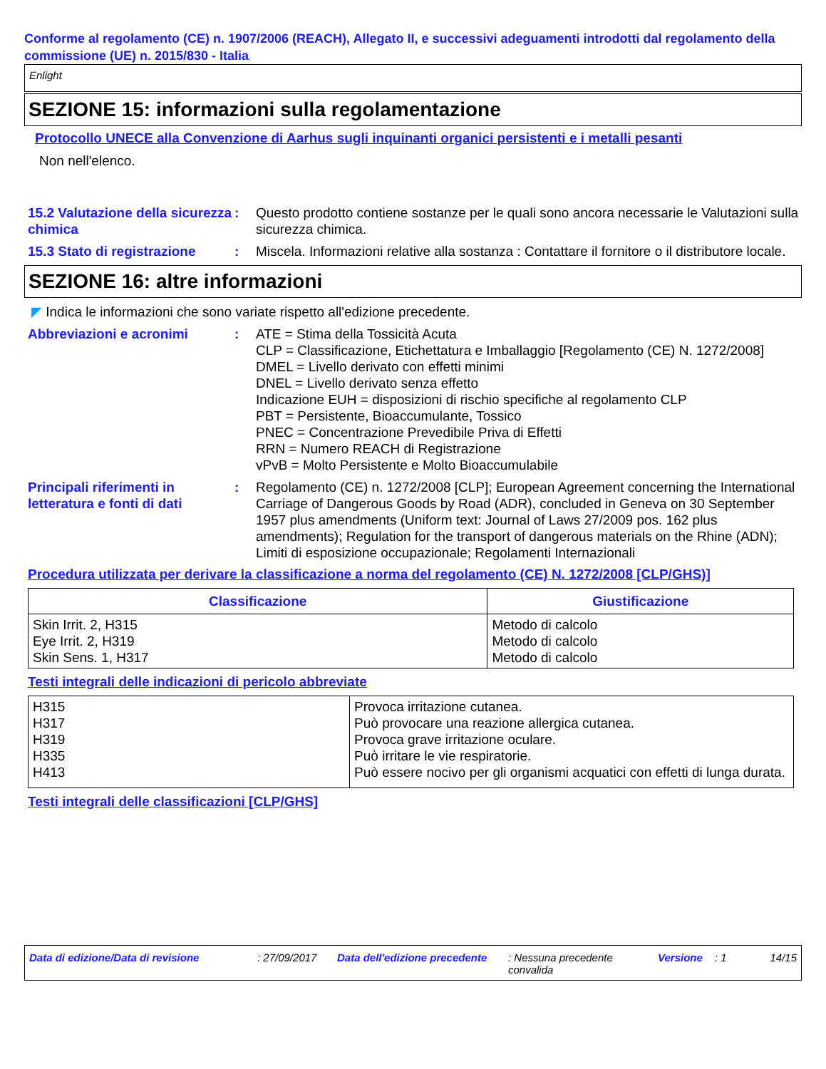Conforme al regolamento (CE) n. 1907/2006 (REACH), Allegato II, e successivi adeguamenti introdotti dal regolamento della commissione (UE) n. 2015/830 - Italia
Enlight
SEZIONE 15: informazioni sulla regolamentazione
Protocollo UNECE alla Convenzione di Aarhus sugli inquinanti organici persistenti e i metalli pesanti
Non nell'elenco.
15.2 Valutazione della sicurezza chimica
: Questo prodotto contiene sostanze per le quali sono ancora necessarie le Valutazioni sulla sicurezza chimica.
15.3 Stato di registrazione
: Miscela. Informazioni relative alla sostanza : Contattare il fornitore o il distributore locale.
SEZIONE 16: altre informazioni
◤ Indica le informazioni che sono variate rispetto all'edizione precedente.
Abbreviazioni e acronimi : ATE = Stima della Tossicità Acuta
CLP = Classificazione, Etichettatura e Imballaggio [Regolamento (CE) N. 1272/2008]
DMEL = Livello derivato con effetti minimi
DNEL = Livello derivato senza effetto
Indicazione EUH = disposizioni di rischio specifiche al regolamento CLP
PBT = Persistente, Bioaccumulante, Tossico
PNEC = Concentrazione Prevedibile Priva di Effetti
RRN = Numero REACH di Registrazione
vPvB = Molto Persistente e Molto Bioaccumulabile
Principali riferimenti in letteratura e fonti di dati
: Regolamento (CE) n. 1272/2008 [CLP]; European Agreement concerning the International Carriage of Dangerous Goods by Road (ADR), concluded in Geneva on 30 September 1957 plus amendments (Uniform text: Journal of Laws 27/2009 pos. 162 plus amendments); Regulation for the transport of dangerous materials on the Rhine (ADN); Limiti di esposizione occupazionale; Regolamenti Internazionali
Procedura utilizzata per derivare la classificazione a norma del regolamento (CE) N. 1272/2008 [CLP/GHS)]
| Classificazione | Giustificazione |
| --- | --- |
| Skin Irrit. 2, H315 Eye Irrit. 2, H319 Skin Sens. 1, H317 | Metodo di calcolo Metodo di calcolo Metodo di calcolo |
Testi integrali delle indicazioni di pericolo abbreviate
| H315 H317 H319 H335 H413 | Provoca irritazione cutanea. Può provocare una reazione allergica cutanea. Provoca grave irritazione oculare. Può irritare le vie respiratorie. Può essere nocivo per gli organismi acquatici con effetti di lunga durata. |
Testi integrali delle classificazioni [CLP/GHS]
Data di edizione/Data di revisione : 27/09/2017 Data dell'edizione precedente
: Nessuna precedente convalida
Versione : 1 14/15